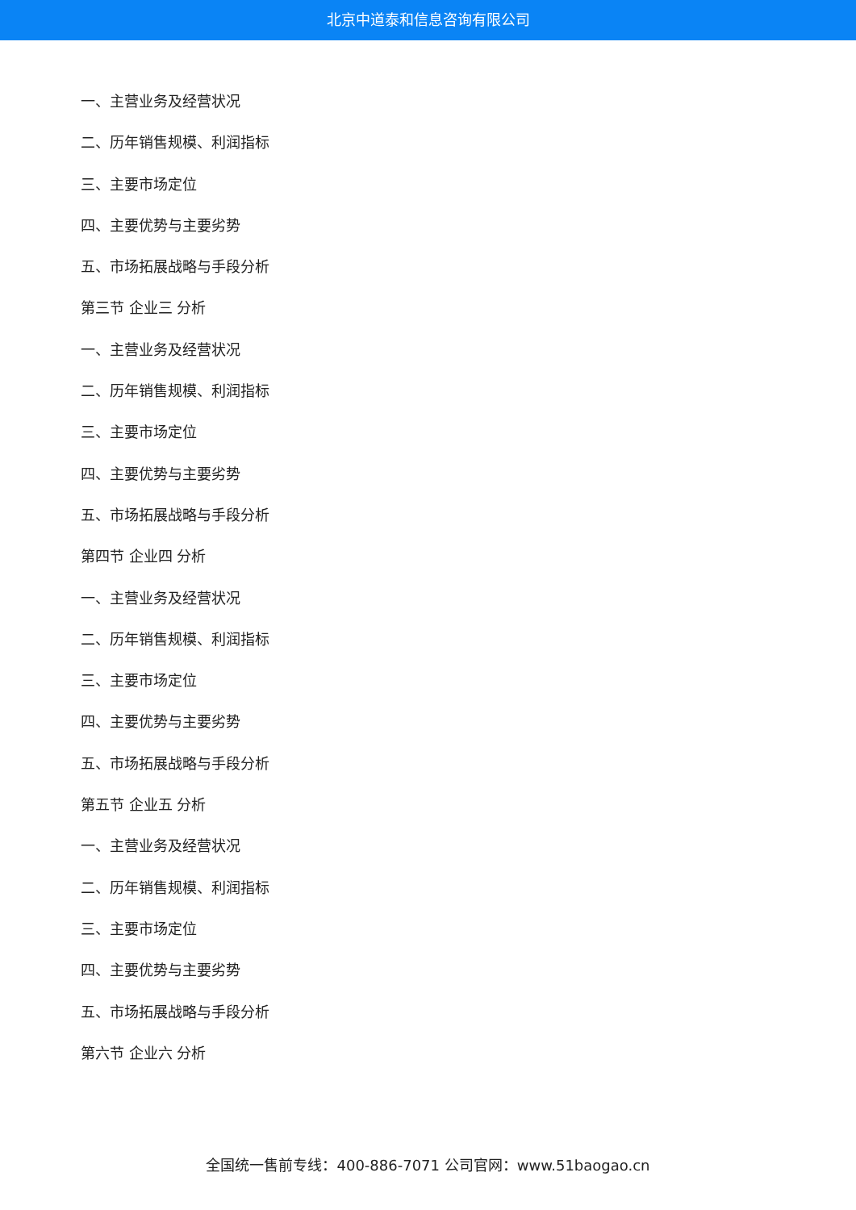北京中道泰和信息咨询有限公司
一、主营业务及经营状况
二、历年销售规模、利润指标
三、主要市场定位
四、主要优势与主要劣势
五、市场拓展战略与手段分析
第三节 企业三 分析
一、主营业务及经营状况
二、历年销售规模、利润指标
三、主要市场定位
四、主要优势与主要劣势
五、市场拓展战略与手段分析
第四节 企业四 分析
一、主营业务及经营状况
二、历年销售规模、利润指标
三、主要市场定位
四、主要优势与主要劣势
五、市场拓展战略与手段分析
第五节 企业五 分析
一、主营业务及经营状况
二、历年销售规模、利润指标
三、主要市场定位
四、主要优势与主要劣势
五、市场拓展战略与手段分析
第六节 企业六 分析
全国统一售前专线：400-886-7071 公司官网：www.51baogao.cn